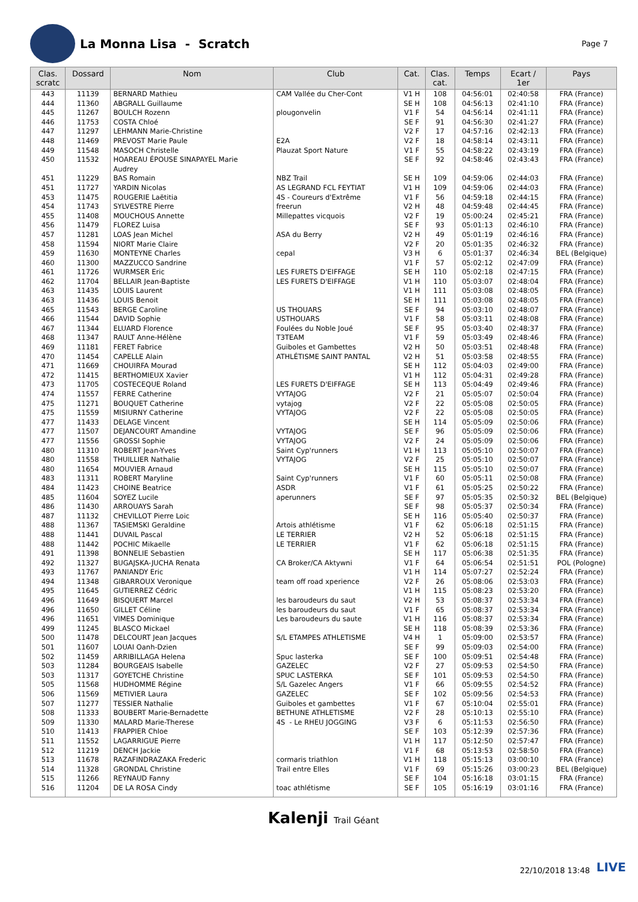La Monna Lisa - Scratch
Page 7
| Clas. scratc | Dossard | Nom | Club | Cat. | Clas. cat. | Temps | Ecart / 1er | Pays |
| --- | --- | --- | --- | --- | --- | --- | --- | --- |
| 443 | 11139 | BERNARD Mathieu | CAM Vallée du Cher-Cont | V1 H | 108 | 04:56:01 | 02:40:58 | FRA (France) |
| 444 | 11360 | ABGRALL Guillaume | | SE H | 108 | 04:56:13 | 02:41:10 | FRA (France) |
| 445 | 11267 | BOULCH Rozenn | plougonvelin | V1 F | 54 | 04:56:14 | 02:41:11 | FRA (France) |
| 446 | 11753 | COSTA Chloé | | SE F | 91 | 04:56:30 | 02:41:27 | FRA (France) |
| 447 | 11297 | LEHMANN Marie-Christine | | V2 F | 17 | 04:57:16 | 02:42:13 | FRA (France) |
| 448 | 11469 | PREVOST Marie Paule | E2A | V2 F | 18 | 04:58:14 | 02:43:11 | FRA (France) |
| 449 | 11548 | MASOCH Christelle | Plauzat Sport Nature | V1 F | 55 | 04:58:22 | 02:43:19 | FRA (France) |
| 450 | 11532 | HOAREAU ÉPOUSE SINAPAYEL Marie Audrey | | SE F | 92 | 04:58:46 | 02:43:43 | FRA (France) |
| 451 | 11229 | BAS Romain | NBZ Trail | SE H | 109 | 04:59:06 | 02:44:03 | FRA (France) |
| 451 | 11727 | YARDIN Nicolas | AS LEGRAND FCL FEYTIAT | V1 H | 109 | 04:59:06 | 02:44:03 | FRA (France) |
| 453 | 11475 | ROUGERIE Laëtitia | 4S - Coureurs d'Extrême | V1 F | 56 | 04:59:18 | 02:44:15 | FRA (France) |
| 454 | 11743 | SYLVESTRE Pierre | freerun | V2 H | 48 | 04:59:48 | 02:44:45 | FRA (France) |
| 455 | 11408 | MOUCHOUS Annette | Millepattes vicquois | V2 F | 19 | 05:00:24 | 02:45:21 | FRA (France) |
| 456 | 11479 | FLOREZ Luisa | | SE F | 93 | 05:01:13 | 02:46:10 | FRA (France) |
| 457 | 11281 | LOAS Jean Michel | ASA du Berry | V2 H | 49 | 05:01:19 | 02:46:16 | FRA (France) |
| 458 | 11594 | NIORT Marie Claire | | V2 F | 20 | 05:01:35 | 02:46:32 | FRA (France) |
| 459 | 11630 | MONTEYNE Charles | cepal | V3 H | 6 | 05:01:37 | 02:46:34 | BEL (Belgique) |
| 460 | 11300 | MAZZUCCO Sandrine | | V1 F | 57 | 05:02:12 | 02:47:09 | FRA (France) |
| 461 | 11726 | WURMSER Eric | LES FURETS D'EIFFAGE | SE H | 110 | 05:02:18 | 02:47:15 | FRA (France) |
| 462 | 11704 | BELLAIR Jean-Baptiste | LES FURETS D'EIFFAGE | V1 H | 110 | 05:03:07 | 02:48:04 | FRA (France) |
| 463 | 11435 | LOUIS Laurent | | V1 H | 111 | 05:03:08 | 02:48:05 | FRA (France) |
| 463 | 11436 | LOUIS Benoit | | SE H | 111 | 05:03:08 | 02:48:05 | FRA (France) |
| 465 | 11543 | BERGE Caroline | US THOUARS | SE F | 94 | 05:03:10 | 02:48:07 | FRA (France) |
| 466 | 11544 | DAVID Sophie | USTHOUARS | V1 F | 58 | 05:03:11 | 02:48:08 | FRA (France) |
| 467 | 11344 | ELUARD Florence | Foulées du Noble Joué | SE F | 95 | 05:03:40 | 02:48:37 | FRA (France) |
| 468 | 11347 | RAULT Anne-Hélène | T3TEAM | V1 F | 59 | 05:03:49 | 02:48:46 | FRA (France) |
| 469 | 11181 | FERET Fabrice | Guiboles et Gambettes | V2 H | 50 | 05:03:51 | 02:48:48 | FRA (France) |
| 470 | 11454 | CAPELLE Alain | ATHLÉTISME SAINT PANTAL | V2 H | 51 | 05:03:58 | 02:48:55 | FRA (France) |
| 471 | 11669 | CHOUIRFA Mourad | | SE H | 112 | 05:04:03 | 02:49:00 | FRA (France) |
| 472 | 11415 | BERTHOMIEUX Xavier | | V1 H | 112 | 05:04:31 | 02:49:28 | FRA (France) |
| 473 | 11705 | COSTECEQUE Roland | LES FURETS D'EIFFAGE | SE H | 113 | 05:04:49 | 02:49:46 | FRA (France) |
| 474 | 11557 | FERRE Catherine | VYTAJOG | V2 F | 21 | 05:05:07 | 02:50:04 | FRA (France) |
| 475 | 11271 | BOUQUET Catherine | vytajog | V2 F | 22 | 05:05:08 | 02:50:05 | FRA (France) |
| 475 | 11559 | MISIURNY Catherine | VYTAJOG | V2 F | 22 | 05:05:08 | 02:50:05 | FRA (France) |
| 477 | 11433 | DELAGE Vincent | | SE H | 114 | 05:05:09 | 02:50:06 | FRA (France) |
| 477 | 11507 | DEJANCOURT Amandine | VYTAJOG | SE F | 96 | 05:05:09 | 02:50:06 | FRA (France) |
| 477 | 11556 | GROSSI Sophie | VYTAJOG | V2 F | 24 | 05:05:09 | 02:50:06 | FRA (France) |
| 480 | 11310 | ROBERT Jean-Yves | Saint Cyp'runners | V1 H | 113 | 05:05:10 | 02:50:07 | FRA (France) |
| 480 | 11558 | THUILLIER Nathalie | VYTAJOG | V2 F | 25 | 05:05:10 | 02:50:07 | FRA (France) |
| 480 | 11654 | MOUVIER Arnaud | | SE H | 115 | 05:05:10 | 02:50:07 | FRA (France) |
| 483 | 11311 | ROBERT Maryline | Saint Cyp'runners | V1 F | 60 | 05:05:11 | 02:50:08 | FRA (France) |
| 484 | 11423 | CHOINE Beatrice | ASDR | V1 F | 61 | 05:05:25 | 02:50:22 | FRA (France) |
| 485 | 11604 | SOYEZ Lucile | aperunners | SE F | 97 | 05:05:35 | 02:50:32 | BEL (Belgique) |
| 486 | 11430 | ARROUAYS Sarah | | SE F | 98 | 05:05:37 | 02:50:34 | FRA (France) |
| 487 | 11132 | CHEVILLOT Pierre Loic | | SE H | 116 | 05:05:40 | 02:50:37 | FRA (France) |
| 488 | 11367 | TASIEMSKI Geraldine | Artois athlétisme | V1 F | 62 | 05:06:18 | 02:51:15 | FRA (France) |
| 488 | 11441 | DUVAIL Pascal | LE TERRIER | V2 H | 52 | 05:06:18 | 02:51:15 | FRA (France) |
| 488 | 11442 | POCHIC Mikaelle | LE TERRIER | V1 F | 62 | 05:06:18 | 02:51:15 | FRA (France) |
| 491 | 11398 | BONNELIE Sebastien | | SE H | 117 | 05:06:38 | 02:51:35 | FRA (France) |
| 492 | 11327 | BUGAJSKA-JUCHA Renata | CA Broker/CA Aktywni | V1 F | 64 | 05:06:54 | 02:51:51 | POL (Pologne) |
| 493 | 11767 | PANIANDY Eric | | V1 H | 114 | 05:07:27 | 02:52:24 | FRA (France) |
| 494 | 11348 | GIBARROUX Veronique | team off road xperience | V2 F | 26 | 05:08:06 | 02:53:03 | FRA (France) |
| 495 | 11645 | GUTIERREZ Cédric | | V1 H | 115 | 05:08:23 | 02:53:20 | FRA (France) |
| 496 | 11649 | BISQUERT Marcel | les baroudeurs du saut | V2 H | 53 | 05:08:37 | 02:53:34 | FRA (France) |
| 496 | 11650 | GILLET Céline | les baroudeurs du saut | V1 F | 65 | 05:08:37 | 02:53:34 | FRA (France) |
| 496 | 11651 | VIMES Dominique | Les baroudeurs du saute | V1 H | 116 | 05:08:37 | 02:53:34 | FRA (France) |
| 499 | 11245 | BLASCO Mickael | | SE H | 118 | 05:08:39 | 02:53:36 | FRA (France) |
| 500 | 11478 | DELCOURT Jean Jacques | S/L ETAMPES ATHLETISME | V4 H | 1 | 05:09:00 | 02:53:57 | FRA (France) |
| 501 | 11607 | LOUAI Oanh-Dzien | | SE F | 99 | 05:09:03 | 02:54:00 | FRA (France) |
| 502 | 11459 | ARRIBILLAGA Helena | Spuc lasterka | SE F | 100 | 05:09:51 | 02:54:48 | FRA (France) |
| 503 | 11284 | BOURGEAIS Isabelle | GAZELEC | V2 F | 27 | 05:09:53 | 02:54:50 | FRA (France) |
| 503 | 11317 | GOYETCHE Christine | SPUC LASTERKA | SE F | 101 | 05:09:53 | 02:54:50 | FRA (France) |
| 505 | 11568 | HUDHOMME Régine | S/L Gazelec Angers | V1 F | 66 | 05:09:55 | 02:54:52 | FRA (France) |
| 506 | 11569 | METIVIER Laura | GAZELEC | SE F | 102 | 05:09:56 | 02:54:53 | FRA (France) |
| 507 | 11277 | TESSIER Nathalie | Guiboles et gambettes | V1 F | 67 | 05:10:04 | 02:55:01 | FRA (France) |
| 508 | 11333 | BOUBERT Marie-Bernadette | BETHUNE ATHLETISME | V2 F | 28 | 05:10:13 | 02:55:10 | FRA (France) |
| 509 | 11330 | MALARD Marie-Therese | 4S - Le RHEU JOGGING | V3 F | 6 | 05:11:53 | 02:56:50 | FRA (France) |
| 510 | 11413 | FRAPPIER Chloe | | SE F | 103 | 05:12:39 | 02:57:36 | FRA (France) |
| 511 | 11552 | LAGARRIGUE Pierre | | V1 H | 117 | 05:12:50 | 02:57:47 | FRA (France) |
| 512 | 11219 | DENCH Jackie | | V1 F | 68 | 05:13:53 | 02:58:50 | FRA (France) |
| 513 | 11678 | RAZAFINDRAZAKA Frederic | cormaris triathlon | V1 H | 118 | 05:15:13 | 03:00:10 | FRA (France) |
| 514 | 11328 | GRONDAL Christine | Trail entre Elles | V1 F | 69 | 05:15:26 | 03:00:23 | BEL (Belgique) |
| 515 | 11266 | REYNAUD Fanny | | SE F | 104 | 05:16:18 | 03:01:15 | FRA (France) |
| 516 | 11204 | DE LA ROSA Cindy | toac athlétisme | SE F | 105 | 05:16:19 | 03:01:16 | FRA (France) |
Kalenji Trail Géant
22/10/2018 13:48 LIVE